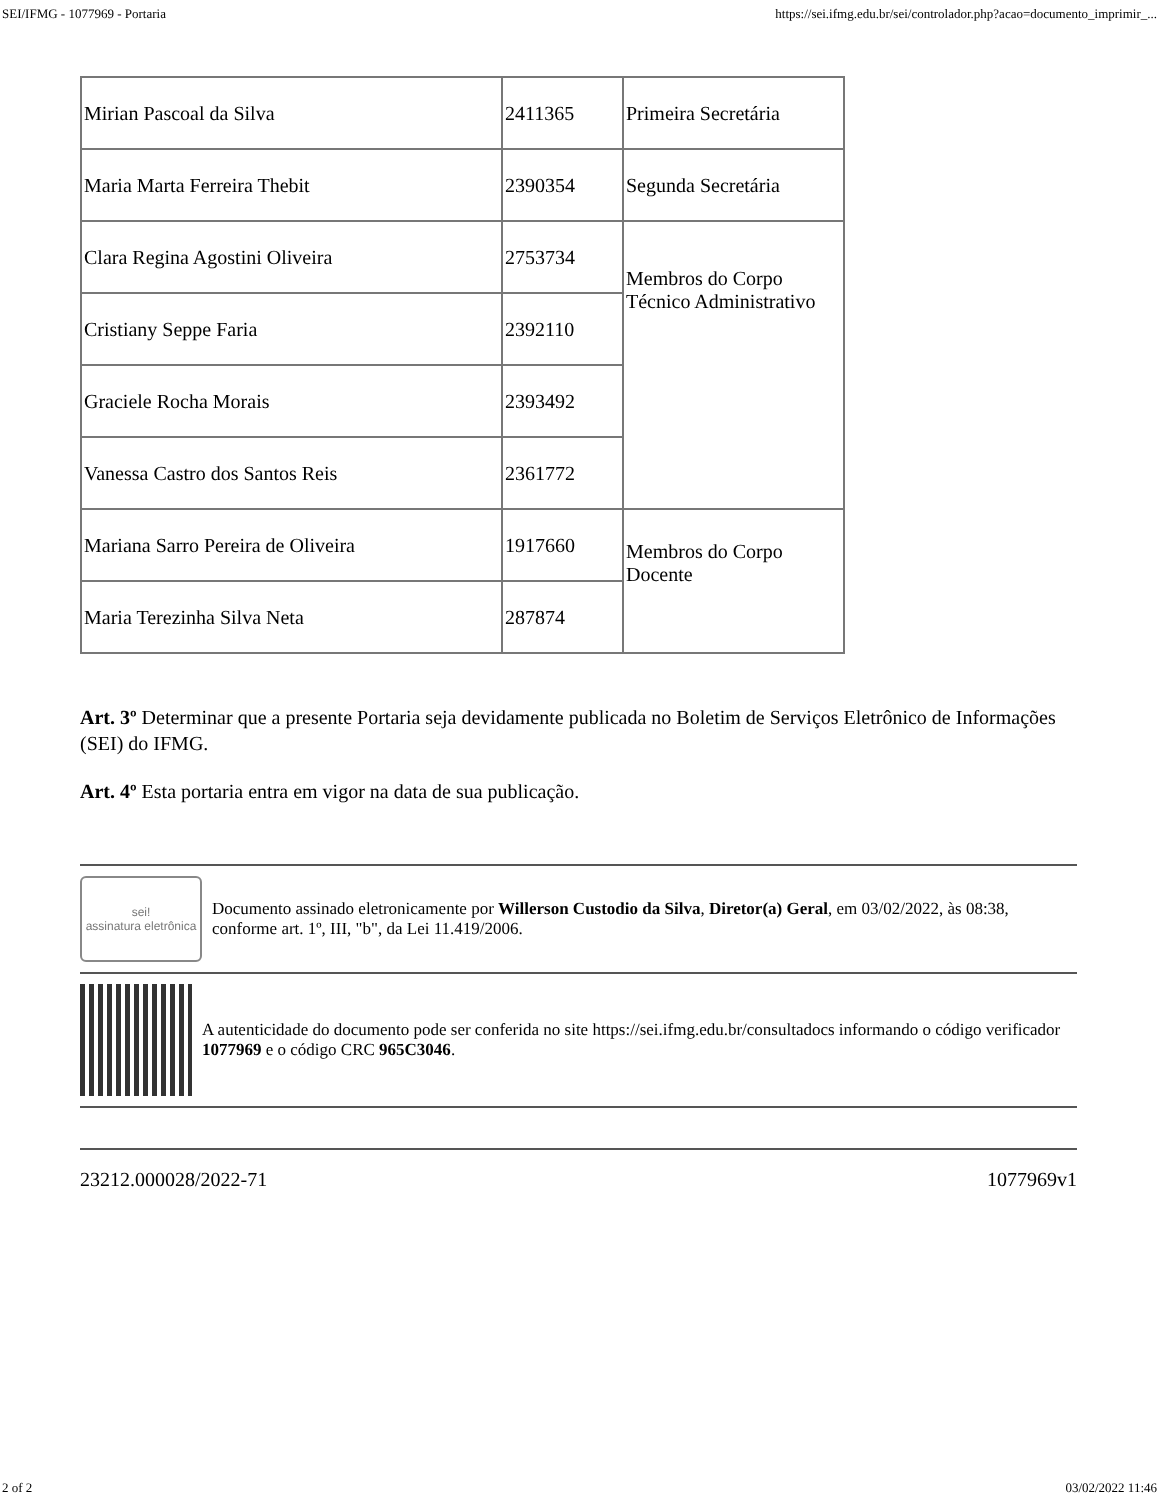SEI/IFMG - 1077969 - Portaria https://sei.ifmg.edu.br/sei/controlador.php?acao=documento_imprimir_...
| Mirian Pascoal da Silva | 2411365 | Primeira Secretária |
| Maria Marta Ferreira Thebit | 2390354 | Segunda Secretária |
| Clara Regina Agostini Oliveira | 2753734 | Membros do Corpo Técnico Administrativo |
| Cristiany Seppe Faria | 2392110 | |
| Graciele Rocha Morais | 2393492 | |
| Vanessa Castro dos Santos Reis | 2361772 | |
| Mariana Sarro Pereira de Oliveira | 1917660 | Membros do Corpo Docente |
| Maria Terezinha Silva Neta | 287874 | |
Art. 3º Determinar que a presente Portaria seja devidamente publicada no Boletim de Serviços Eletrônico de Informações (SEI) do IFMG.
Art. 4º Esta portaria entra em vigor na data de sua publicação.
sei!
assinatura eletrônica
Documento assinado eletronicamente por Willerson Custodio da Silva, Diretor(a) Geral, em 03/02/2022, às 08:38, conforme art. 1º, III, "b", da Lei 11.419/2006.
A autenticidade do documento pode ser conferida no site https://sei.ifmg.edu.br/consultadocs informando o código verificador 1077969 e o código CRC 965C3046.
23212.000028/2022-71 1077969v1
2 of 2 03/02/2022 11:46